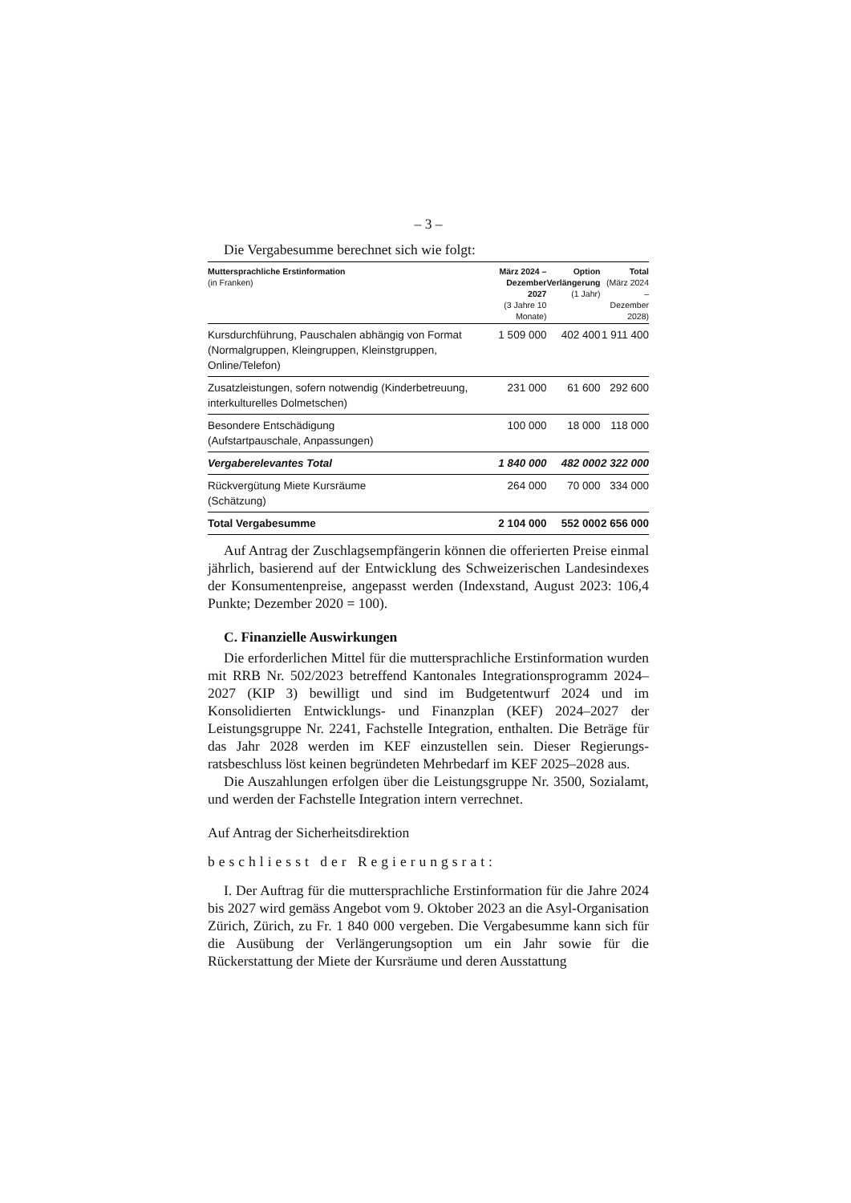– 3 –
Die Vergabesumme berechnet sich wie folgt:
| Muttersprachliche Erstinformation (in Franken) | März 2024 – Dezember 2027 (3 Jahre 10 Monate) | Option Verlängerung (1 Jahr) | Total (März 2024 – Dezember 2028) |
| --- | --- | --- | --- |
| Kursdurchführung, Pauschalen abhängig von Format (Normalgruppen, Klein­gruppen, Kleinstgruppen, Online/Telefon) | 1 509 000 | 402 400 | 1 911 400 |
| Zusatzleistungen, sofern notwendig (Kinderbetreuung, interkulturelles Dolmetschen) | 231 000 | 61 600 | 292 600 |
| Besondere Entschädigung (Aufstartpauschale, Anpassungen) | 100 000 | 18 000 | 118 000 |
| Vergaberelevantes Total | 1 840 000 | 482 000 | 2 322 000 |
| Rückvergütung Miete Kursräume (Schätzung) | 264 000 | 70 000 | 334 000 |
| Total Vergabesumme | 2 104 000 | 552 000 | 2 656 000 |
Auf Antrag der Zuschlagsempfängerin können die offerierten Preise einmal jährlich, basierend auf der Entwicklung des Schweizerischen Landesindexes der Konsumentenpreise, angepasst werden (Indexstand, August 2023: 106,4 Punkte; Dezember 2020 = 100).
C. Finanzielle Auswirkungen
Die erforderlichen Mittel für die muttersprachliche Erstinformation wurden mit RRB Nr. 502/2023 betreffend Kantonales Integrationspro­gramm 2024–2027 (KIP 3) bewilligt und sind im Budgetentwurf 2024 und im Konsolidierten Entwicklungs- und Finanzplan (KEF) 2024–2027 der Leistungsgruppe Nr. 2241, Fachstelle Integration, enthalten. Die Beträge für das Jahr 2028 werden im KEF einzustellen sein. Dieser Regierungs­ratsbeschluss löst keinen begründeten Mehrbedarf im KEF 2025–2028 aus.
Die Auszahlungen erfolgen über die Leistungsgruppe Nr. 3500, Sozial­amt, und werden der Fachstelle Integration intern verrechnet.
Auf Antrag der Sicherheitsdirektion
beschliesst der Regierungsrat:
I. Der Auftrag für die muttersprachliche Erstinformation für die Jahre 2024 bis 2027 wird gemäss Angebot vom 9. Oktober 2023 an die Asyl-Or­ganisation Zürich, Zürich, zu Fr. 1 840 000 vergeben. Die Vergabesumme kann sich für die Ausübung der Verlängerungsoption um ein Jahr sowie für die Rückerstattung der Miete der Kursräume und deren Ausstattung